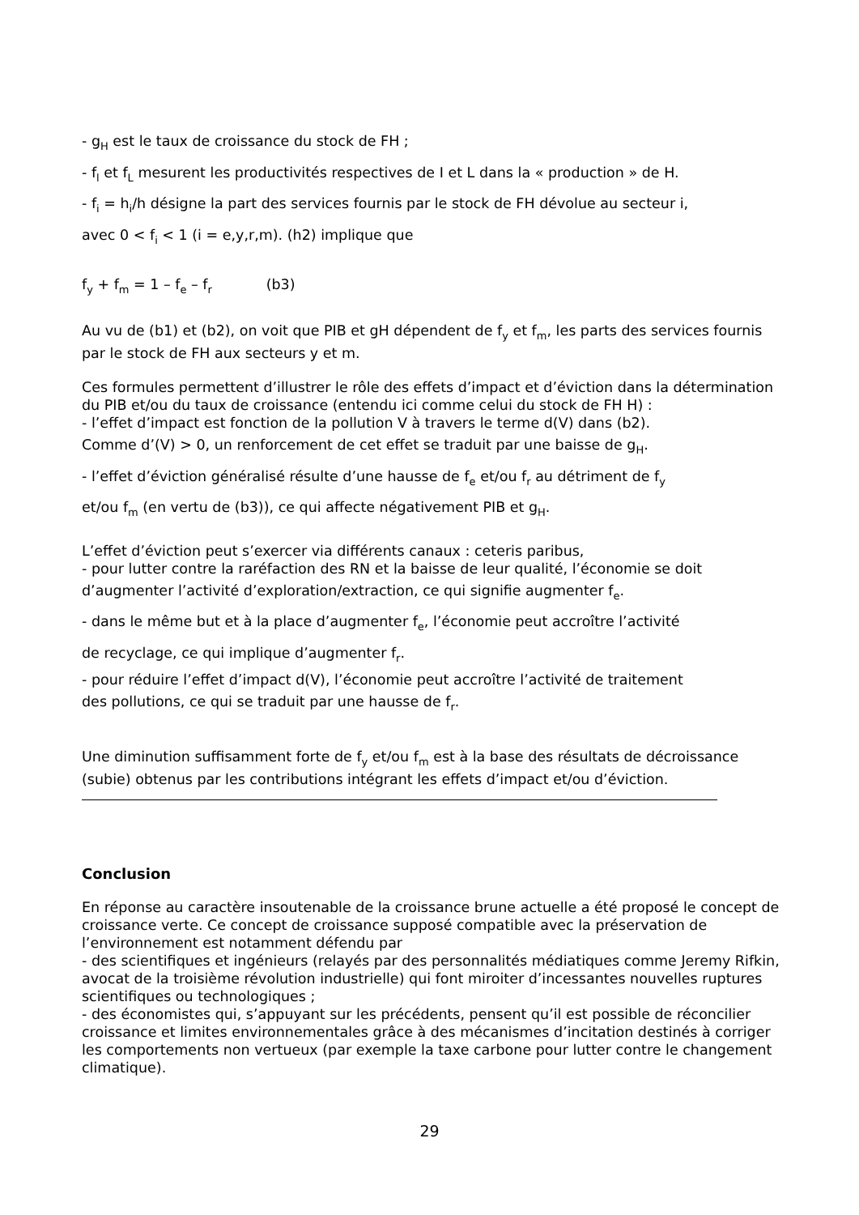- g<sub>H</sub> est le taux de croissance du stock de FH ;
- f<sub>l</sub> et f<sub>L</sub> mesurent les productivités respectives de I et L dans la « production » de H.
- f<sub>i</sub> = h<sub>i</sub>/h désigne la part des services fournis par le stock de FH dévolue au secteur i,
avec 0 < f<sub>i</sub> < 1 (i = e,y,r,m). (h2) implique que
f<sub>y</sub> + f<sub>m</sub> = 1 – f<sub>e</sub> – f<sub>r</sub> (b3)
Au vu de (b1) et (b2), on voit que PIB et gH dépendent de f<sub>y</sub> et f<sub>m</sub>, les parts des services fournis par le stock de FH aux secteurs y et m.
Ces formules permettent d’illustrer le rôle des effets d’impact et d’éviction dans la détermination du PIB et/ou du taux de croissance (entendu ici comme celui du stock de FH H) :
- l’effet d’impact est fonction de la pollution V à travers le terme d(V) dans (b2).
Comme d’(V) > 0, un renforcement de cet effet se traduit par une baisse de g<sub>H</sub>.
- l’effet d’éviction généralisé résulte d’une hausse de f<sub>e</sub> et/ou f<sub>r</sub> au détriment de f<sub>y</sub>
et/ou f<sub>m</sub> (en vertu de (b3)), ce qui affecte négativement PIB et g<sub>H</sub>.
L’effet d’éviction peut s’exercer via différents canaux : ceteris paribus,
- pour lutter contre la raréfaction des RN et la baisse de leur qualité, l’économie se doit
d’augmenter l’activité d’exploration/extraction, ce qui signifie augmenter f<sub>e</sub>.
- dans le même but et à la place d’augmenter f<sub>e</sub>, l’économie peut accroître l’activité
de recyclage, ce qui implique d’augmenter f<sub>r</sub>.
- pour réduire l’effet d’impact d(V), l’économie peut accroître l’activité de traitement
des pollutions, ce qui se traduit par une hausse de f<sub>r</sub>.
Une diminution suffisamment forte de f<sub>y</sub> et/ou f<sub>m</sub> est à la base des résultats de décroissance (subie) obtenus par les contributions intégrant les effets d’impact et/ou d’éviction.
Conclusion
En réponse au caractère insoutenable de la croissance brune actuelle a été proposé le concept de croissance verte. Ce concept de croissance supposé compatible avec la préservation de l’environnement est notamment défendu par
- des scientifiques et ingénieurs (relayés par des personnalités médiatiques comme Jeremy Rifkin, avocat de la troisième révolution industrielle) qui font miroiter d’incessantes nouvelles ruptures scientifiques ou technologiques ;
- des économistes qui, s’appuyant sur les précédents, pensent qu’il est possible de réconcilier croissance et limites environnementales grâce à des mécanismes d’incitation destinés à corriger les comportements non vertueux (par exemple la taxe carbone pour lutter contre le changement climatique).
29